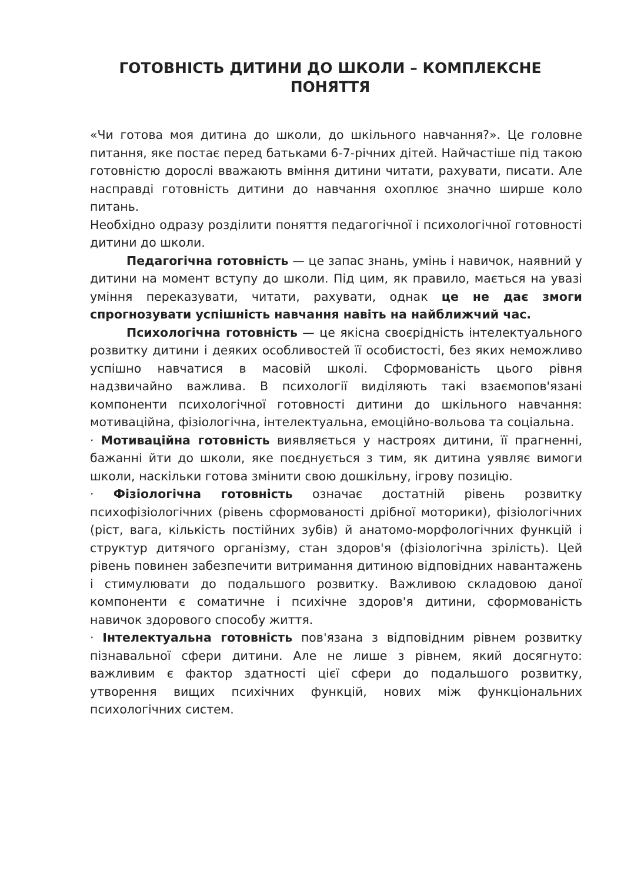ГОТОВНІСТЬ ДИТИНИ ДО ШКОЛИ – КОМПЛЕКСНЕ ПОНЯТТЯ
«Чи готова моя дитина до школи, до шкільного навчання?». Це головне питання, яке постає перед батьками 6-7-річних дітей. Найчастіше під такою готовністю дорослі вважають вміння дитини читати, рахувати, писати. Але насправді готовність дитини до навчання охоплює значно ширше коло питань.
Необхідно одразу розділити поняття педагогічної і психологічної готовності дитини до школи.
Педагогічна готовність — це запас знань, умінь і навичок, наявний у дитини на момент вступу до школи. Під цим, як правило, мається на увазі уміння переказувати, читати, рахувати, однак це не дає змоги спрогнозувати успішність навчання навіть на найближчий час.
Психологічна готовність — це якісна своєрідність інтелектуального розвитку дитини і деяких особливостей її особистості, без яких неможливо успішно навчатися в масовій школі. Сформованість цього рівня надзвичайно важлива. В психології виділяють такі взаємопов'язані компоненти психологічної готовності дитини до шкільного навчання: мотиваційна, фізіологічна, інтелектуальна, емоційно-вольова та соціальна.
· Мотиваційна готовність виявляється у настроях дитини, її прагненні, бажанні йти до школи, яке поєднується з тим, як дитина уявляє вимоги школи, наскільки готова змінити свою дошкільну, ігрову позицію.
· Фізіологічна готовність означає достатній рівень розвитку психофізіологічних (рівень сформованості дрібної моторики), фізіологічних (ріст, вага, кількість постійних зубів) й анатомо-морфологічних функцій і структур дитячого організму, стан здоров'я (фізіологічна зрілість). Цей рівень повинен забезпечити витримання дитиною відповідних навантажень і стимулювати до подальшого розвитку. Важливою складовою даної компоненти є соматичне і психічне здоров'я дитини, сформованість навичок здорового способу життя.
· Інтелектуальна готовність пов'язана з відповідним рівнем розвитку пізнавальної сфери дитини. Але не лише з рівнем, який досягнуто: важливим є фактор здатності цієї сфери до подальшого розвитку, утворення вищих психічних функцій, нових між функціональних психологічних систем.